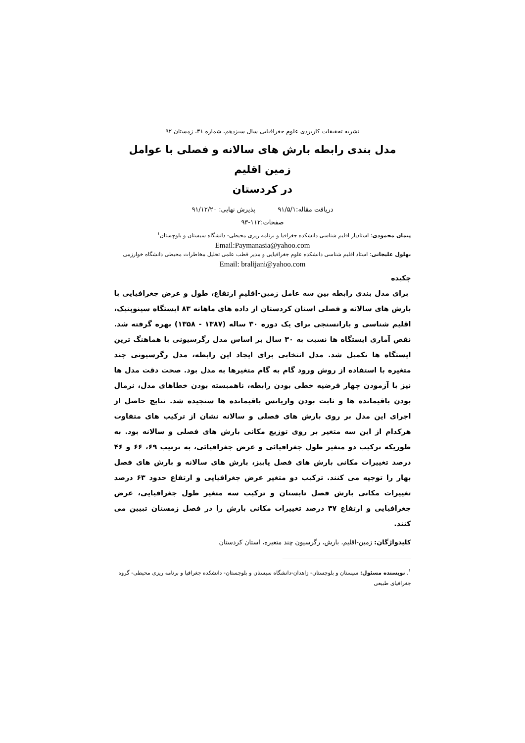نشریه تحقیقات کاربردی علوم جغرافیایی سال سیزدهم، شماره ۳۱، زمستان ۹۲
مدل بندی رابطه بارش های سالانه و فصلی با عوامل زمین اقلیم
در کردستان
دریافت مقاله:۹۱/۵/۱ پذیرش نهایی: ۹۱/۱۲/۲۰
صفحات:۱۱۲-۹۳
پیمان محمودی: استادیار اقلیم شناسی دانشکده جغرافیا و برنامه ریزی محیطی- دانشگاه سیستان و بلوچستان<sup>۱</sup>
Email:Paymanasia@yahoo.com
بهلول علیجانی: استاد اقلیم شناسی دانشکده علوم جغرافیایی و مدیر قطب علمی تحلیل مخاطرات محیطی دانشگاه خوارزمی
Email: bralijani@yahoo.com
چکیده
برای مدل بندی رابطه بین سه عامل زمین-اقلیمِ ارتفاع، طول و عرض جغرافیایی با بارش های سالانه و فصلی استان کردستان از داده های ماهانه ۸۳ ایستگاه سینوپتیک، اقلیم شناسی و بارانسنجی برای یک دوره ۳۰ ساله (۱۳۸۷ - ۱۳۵۸) بهره گرفته شد. نقص آماری ایستگاه ها نسبت به ۳۰ سال بر اساس مدل رگرسیونی با هماهنگ ترین ایستگاه ها تکمیل شد. مدل انتخابی برای ایجاد این رابطه، مدل رگرسیونی چند متغیره با استفاده از روش ورود گام به گام متغیرها به مدل بود. صحت دقت مدل ها نیز با آزمودن چهار فرضیه خطی بودن رابطه، ناهمبسته بودن خطاهای مدل، نرمال بودن باقیمانده ها و ثابت بودن واریانس باقیمانده ها سنجیده شد. نتایج حاصل از اجرای این مدل بر روی بارش های فصلی و سالانه نشان از ترکیب های متفاوت هرکدام از این سه متغیر بر روی توزیع مکانی بارش های فصلی و سالانه بود. به طوریکه ترکیب دو متغیر طول جغرافیائی و عرض جغرافیائی، به ترتیب ۶۹، ۶۶ و ۴۶ درصد تغییرات مکانی بارش های فصل پاییز، بارش های سالانه و بارش های فصل بهار را توجیه می کنند. ترکیب دو متغیر عرض جغرافیایی و ارتفاع حدود ۶۳ درصد تغییرات مکانی بارش فصل تابستان و ترکیب سه متغیر طول جغرافیایی، عرض جغرافیایی و ارتفاع ۴۷ درصد تغییرات مکانی بارش را در فصل زمستان تبیین می کنند.
کلیدواژگان: زمین-اقلیم، بارش، رگرسیون چند متغیره، استان کردستان
<sup>۱</sup>. نویسنده مسئول: سیستان و بلوچستان- زاهدان-دانشگاه سیستان و بلوچستان- دانشکده جغرافیا و برنامه ریزی محیطی- گروه جغرافیای طبیعی